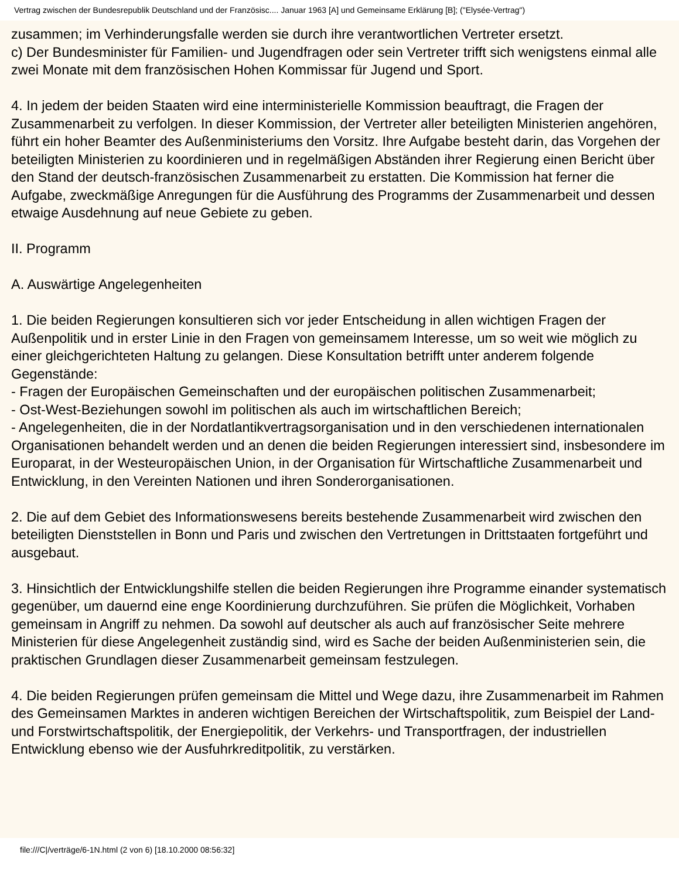Vertrag zwischen der Bundesrepublik Deutschland und der Französisc.... Januar 1963 [A] und Gemeinsame Erklärung [B]; ("Elysée-Vertrag")
zusammen; im Verhinderungsfalle werden sie durch ihre verantwortlichen Vertreter ersetzt.
c) Der Bundesminister für Familien- und Jugendfragen oder sein Vertreter trifft sich wenigstens einmal alle zwei Monate mit dem französischen Hohen Kommissar für Jugend und Sport.
4. In jedem der beiden Staaten wird eine interministerielle Kommission beauftragt, die Fragen der Zusammenarbeit zu verfolgen. In dieser Kommission, der Vertreter aller beteiligten Ministerien angehören, führt ein hoher Beamter des Außenministeriums den Vorsitz. Ihre Aufgabe besteht darin, das Vorgehen der beteiligten Ministerien zu koordinieren und in regelmäßigen Abständen ihrer Regierung einen Bericht über den Stand der deutsch-französischen Zusammenarbeit zu erstatten. Die Kommission hat ferner die Aufgabe, zweckmäßige Anregungen für die Ausführung des Programms der Zusammenarbeit und dessen etwaige Ausdehnung auf neue Gebiete zu geben.
II. Programm
A. Auswärtige Angelegenheiten
1. Die beiden Regierungen konsultieren sich vor jeder Entscheidung in allen wichtigen Fragen der Außenpolitik und in erster Linie in den Fragen von gemeinsamem Interesse, um so weit wie möglich zu einer gleichgerichteten Haltung zu gelangen. Diese Konsultation betrifft unter anderem folgende Gegenstände:
- Fragen der Europäischen Gemeinschaften und der europäischen politischen Zusammenarbeit;
- Ost-West-Beziehungen sowohl im politischen als auch im wirtschaftlichen Bereich;
- Angelegenheiten, die in der Nordatlantikvertragsorganisation und in den verschiedenen internationalen Organisationen behandelt werden und an denen die beiden Regierungen interessiert sind, insbesondere im Europarat, in der Westeuropäischen Union, in der Organisation für Wirtschaftliche Zusammenarbeit und Entwicklung, in den Vereinten Nationen und ihren Sonderorganisationen.
2. Die auf dem Gebiet des Informationswesens bereits bestehende Zusammenarbeit wird zwischen den beteiligten Dienststellen in Bonn und Paris und zwischen den Vertretungen in Drittstaaten fortgeführt und ausgebaut.
3. Hinsichtlich der Entwicklungshilfe stellen die beiden Regierungen ihre Programme einander systematisch gegenüber, um dauernd eine enge Koordinierung durchzuführen. Sie prüfen die Möglichkeit, Vorhaben gemeinsam in Angriff zu nehmen. Da sowohl auf deutscher als auch auf französischer Seite mehrere Ministerien für diese Angelegenheit zuständig sind, wird es Sache der beiden Außenministerien sein, die praktischen Grundlagen dieser Zusammenarbeit gemeinsam festzulegen.
4. Die beiden Regierungen prüfen gemeinsam die Mittel und Wege dazu, ihre Zusammenarbeit im Rahmen des Gemeinsamen Marktes in anderen wichtigen Bereichen der Wirtschaftspolitik, zum Beispiel der Land- und Forstwirtschaftspolitik, der Energiepolitik, der Verkehrs- und Transportfragen, der industriellen Entwicklung ebenso wie der Ausfuhrkreditpolitik, zu verstärken.
file:///C|/verträge/6-1N.html (2 von 6) [18.10.2000 08:56:32]